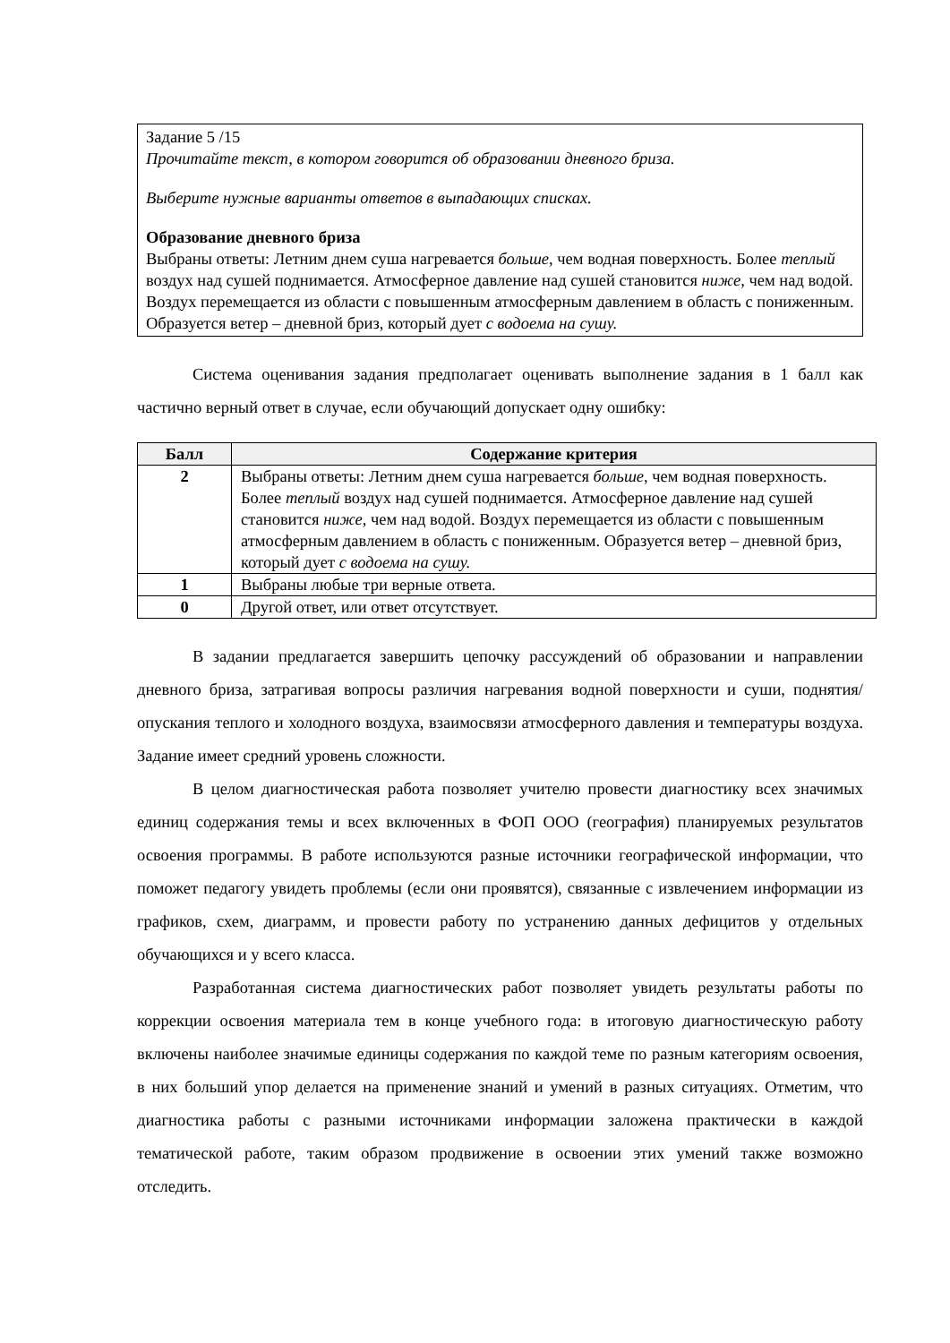Задание 5 /15
Прочитайте текст, в котором говорится об образовании дневного бриза.
Выберите нужные варианты ответов в выпадающих списках.
Образование дневного бриза
Выбраны ответы: Летним днем суша нагревается больше, чем водная поверхность. Более теплый воздух над сушей поднимается. Атмосферное давление над сушей становится ниже, чем над водой. Воздух перемещается из области с повышенным атмосферным давлением в область с пониженным. Образуется ветер – дневной бриз, который дует с водоема на сушу.
Система оценивания задания предполагает оценивать выполнение задания в 1 балл как частично верный ответ в случае, если обучающий допускает одну ошибку:
| Балл | Содержание критерия |
| --- | --- |
| 2 | Выбраны ответы: Летним днем суша нагревается больше , чем водная поверхность. Более теплый воздух над сушей поднимается. Атмосферное давление над сушей становится ниже, чем над водой. Воздух перемещается из области с повышенным атмосферным давлением в область с пониженным. Образуется ветер – дневной бриз, который дует с водоема на сушу. |
| 1 | Выбраны любые три верные ответа. |
| 0 | Другой ответ, или ответ отсутствует. |
В задании предлагается завершить цепочку рассуждений об образовании и направлении дневного бриза, затрагивая вопросы различия нагревания водной поверхности и суши, поднятия/опускания теплого и холодного воздуха, взаимосвязи атмосферного давления и температуры воздуха. Задание имеет средний уровень сложности.
В целом диагностическая работа позволяет учителю провести диагностику всех значимых единиц содержания темы и всех включенных в ФОП ООО (география) планируемых результатов освоения программы. В работе используются разные источники географической информации, что поможет педагогу увидеть проблемы (если они проявятся), связанные с извлечением информации из графиков, схем, диаграмм, и провести работу по устранению данных дефицитов у отдельных обучающихся и у всего класса.
Разработанная система диагностических работ позволяет увидеть результаты работы по коррекции освоения материала тем в конце учебного года: в итоговую диагностическую работу включены наиболее значимые единицы содержания по каждой теме по разным категориям освоения, в них больший упор делается на применение знаний и умений в разных ситуациях. Отметим, что диагностика работы с разными источниками информации заложена практически в каждой тематической работе, таким образом продвижение в освоении этих умений также возможно отследить.